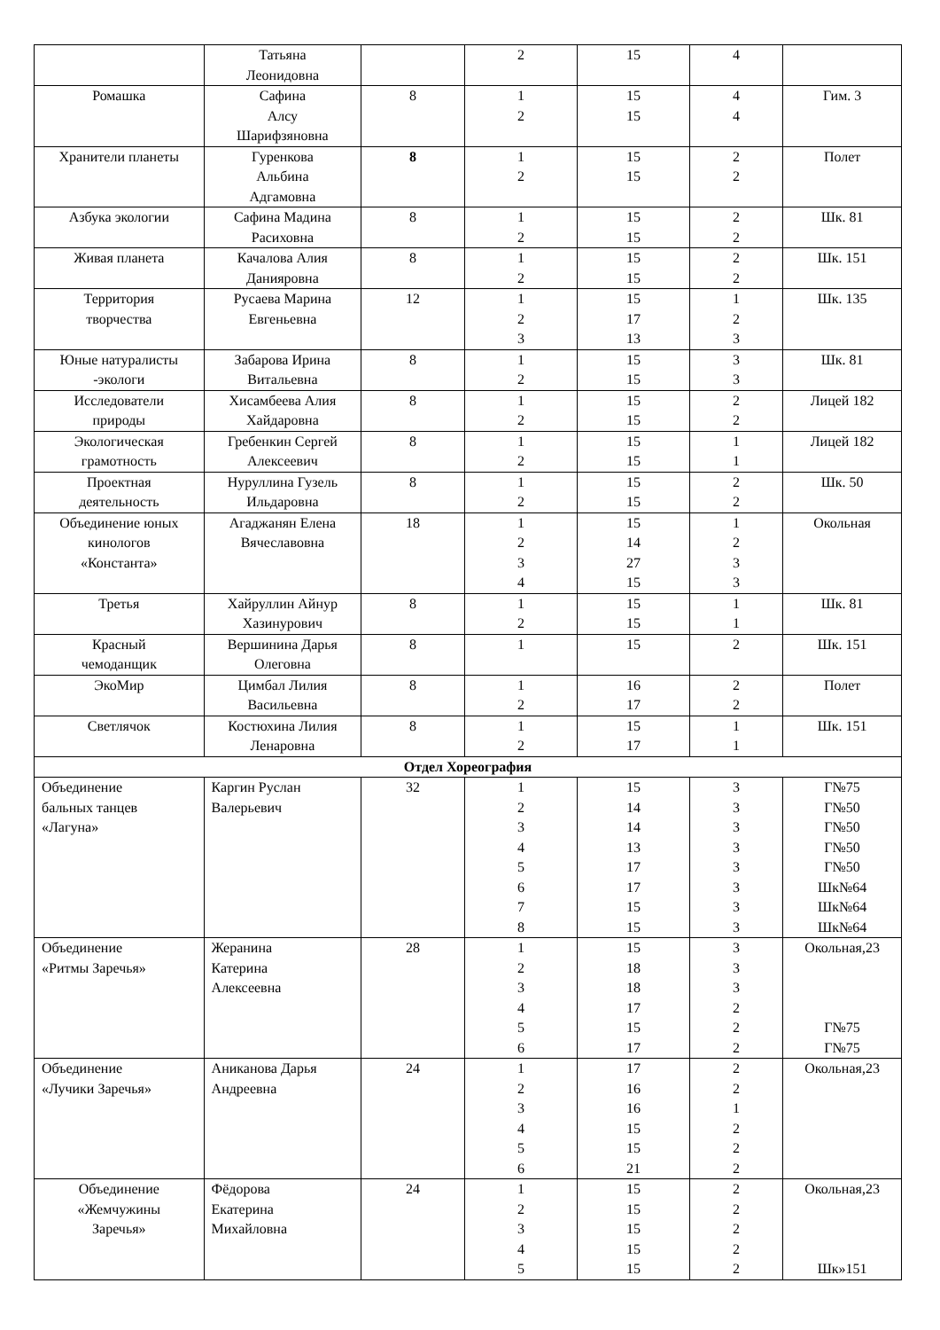| | Татьяна Леонидовна | | 2 | 15 | 4 | |
| Ромашка | Сафина Алсу Шарифзяновна | 8 | 1 2 | 15 15 | 4 4 | Гим. 3 |
| Хранители планеты | Гуренкова Альбина Адгамовна | 8 | 1 2 | 15 15 | 2 2 | Полет |
| Азбука экологии | Сафина Мадина Расиховна | 8 | 1 2 | 15 15 | 2 2 | Шк. 81 |
| Живая планета | Качалова Алия Данияровна | 8 | 1 2 | 15 15 | 2 2 | Шк. 151 |
| Территория творчества | Русаева Марина Евгеньевна | 12 | 1 2 3 | 15 17 13 | 1 2 3 | Шк. 135 |
| Юные натуралисты -экологи | Забарова Ирина Витальевна | 8 | 1 2 | 15 15 | 3 3 | Шк. 81 |
| Исследователи природы | Хисамбеева Алия Хайдаровна | 8 | 1 2 | 15 15 | 2 2 | Лицей 182 |
| Экологическая грамотность | Гребенкин Сергей Алексеевич | 8 | 1 2 | 15 15 | 1 1 | Лицей 182 |
| Проектная деятельность | Нуруллина Гузель Ильдаровна | 8 | 1 2 | 15 15 | 2 2 | Шк. 50 |
| Объединение юных кинологов «Константа» | Агаджанян Елена Вячеславовна | 18 | 1 2 3 4 | 15 14 27 15 | 1 2 3 3 | Окольная |
| Третья | Хайруллин Айнур Хазинурович | 8 | 1 2 | 15 15 | 1 1 | Шк. 81 |
| Красный чемоданщик | Вершинина Дарья Олеговна | 8 | 1 | 15 | 2 | Шк. 151 |
| ЭкоМир | Цимбал Лилия Васильевна | 8 | 1 2 | 16 17 | 2 2 | Полет |
| Светлячок | Костюхина Лилия Ленаровна | 8 | 1 2 | 15 17 | 1 1 | Шк. 151 |
| Отдел Хореография | | | | | | |
| Объединение бальных танцев «Лагуна» | Каргин Руслан Валерьевич | 32 | 1 2 3 4 5 6 7 8 | 15 14 14 13 17 17 15 15 | 3 3 3 3 3 3 3 3 | Г№75 Г№50 Г№50 Г№50 Г№50 Шк№64 Шк№64 Шк№64 |
| Объединение «Ритмы Заречья» | Жеранина Катерина Алексеевна | 28 | 1 2 3 4 5 6 | 15 18 18 17 15 17 | 3 3 3 2 2 2 | Окольная,23 Г№75 Г№75 |
| Объединение «Лучики Заречья» | Аниканова Дарья Андреевна | 24 | 1 2 3 4 5 6 | 17 16 16 15 15 21 | 2 2 1 2 2 2 | Окольная,23 |
| Объединение «Жемчужины Заречья» | Фёдорова Екатерина Михайловна | 24 | 1 2 3 4 5 | 15 15 15 15 15 | 2 2 2 2 2 | Окольная,23 Шк»151 |